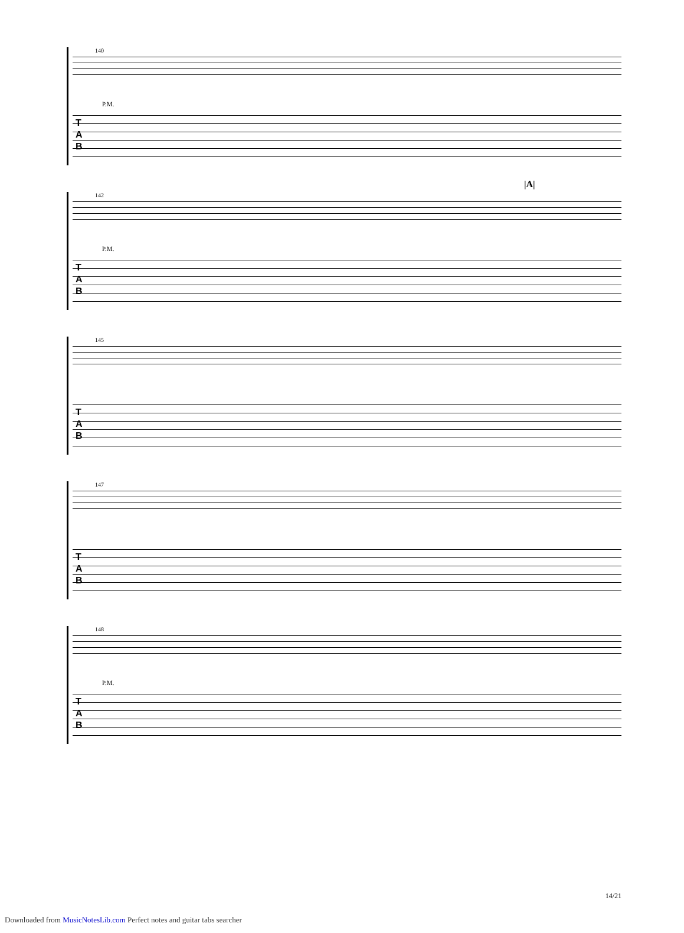140
P.M.
T
A
B
142
P.M.
T
A
B
|A|
145
T
A
B
147
T
A
B
148
P.M.
T
A
B
14/21
Downloaded from MusicNotesLib.com Perfect notes and guitar tabs searcher